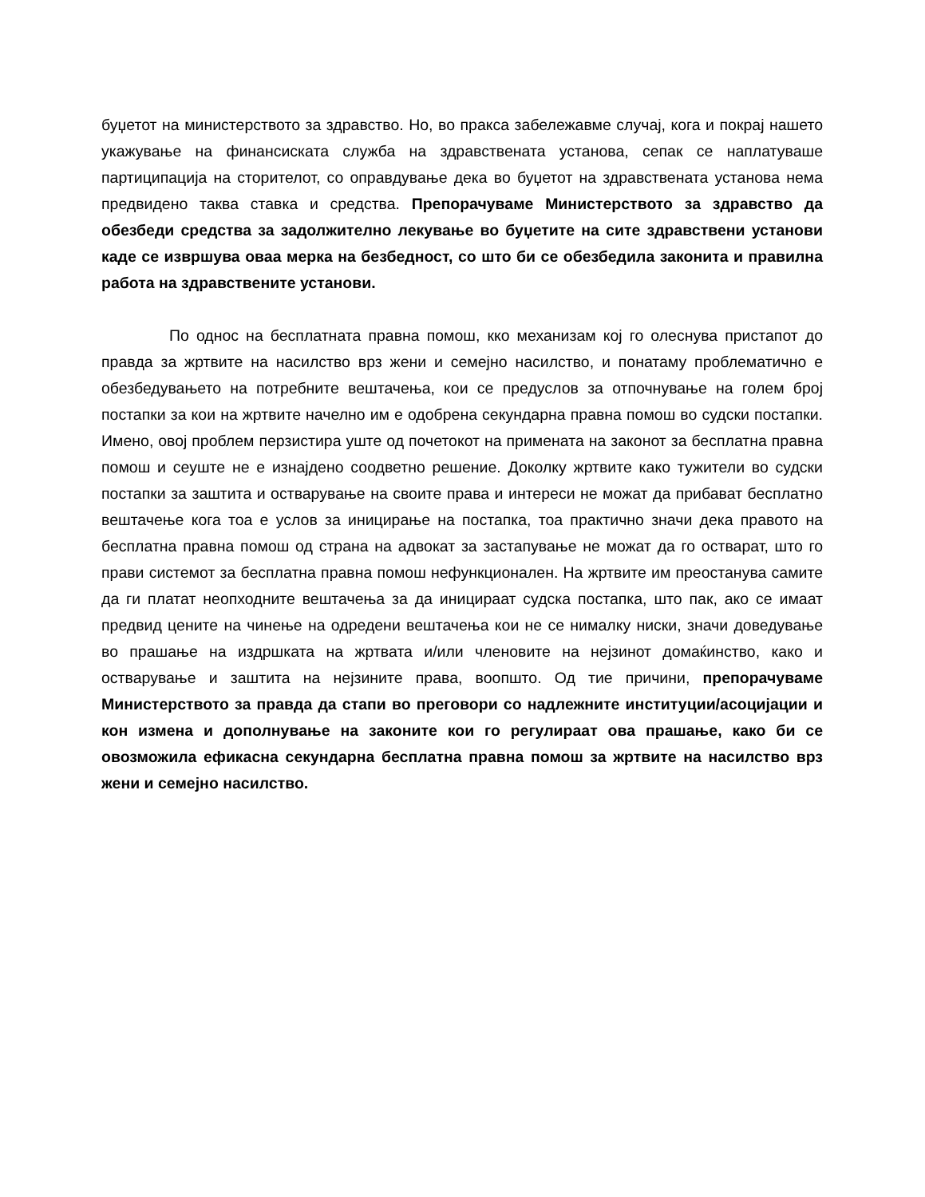буџетот на министерството за здравство. Но, во пракса забележавме случај, кога и покрај нашето укажување на финансиската служба на здравствената установа, сепак се наплатуваше партиципација на сторителот, со оправдување дека во буџетот на здравствената установа нема предвидено таква ставка и средства. Препорачуваме Министерството за здравство да обезбеди средства за задолжително лекување во буџетите на сите здравствени установи каде се извршува оваа мерка на безбедност, со што би се обезбедила законита и правилна работа на здравствените установи.
По однос на бесплатната правна помош, кко механизам кој го олеснува пристапот до правда за жртвите на насилство врз жени и семејно насилство, и понатаму проблематично е обезбедувањето на потребните вештачења, кои се предуслов за отпочнување на голем број постапки за кои на жртвите начелно им е одобрена секундарна правна помош во судски постапки. Имено, овој проблем перзистира уште од почетокот на примената на законот за бесплатна правна помош и сеуште не е изнајдено соодветно решение. Доколку жртвите како тужители во судски постапки за заштита и остварување на своите права и интереси не можат да прибават бесплатно вештачење кога тоа е услов за иницирање на постапка, тоа практично значи дека правото на бесплатна правна помош од страна на адвокат за застапување не можат да го остварат, што го прави системот за бесплатна правна помош нефункционален. На жртвите им преостанува самите да ги платат неопходните вештачења за да иницираат судска постапка, што пак, ако се имаат предвид цените на чинење на одредени вештачења кои не се нималку ниски, значи доведување во прашање на издршката на жртвата и/или членовите на нејзинот домаќинство, како и остварување и заштита на нејзините права, воопшто. Од тие причини, препорачуваме Министерството за правда да стапи во преговори со надлежните институции/асоцијации и кон измена и дополнување на законите кои го регулираат ова прашање, како би се овозможила ефикасна секундарна бесплатна правна помош за жртвите на насилство врз жени и семејно насилство.